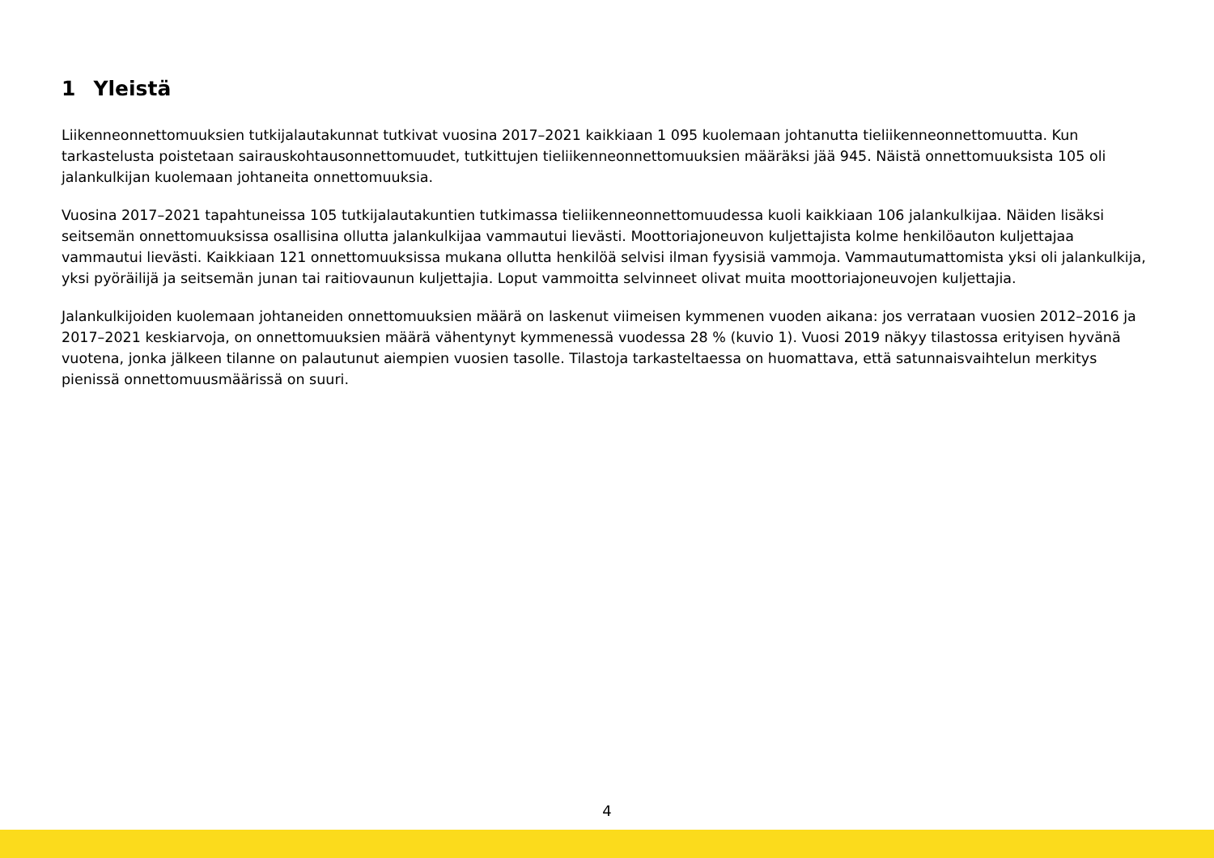1 Yleistä
Liikenneonnettomuuksien tutkijalautakunnat tutkivat vuosina 2017–2021 kaikkiaan 1 095 kuolemaan johtanutta tieliikenneonnettomuutta. Kun tarkastelusta poistetaan sairauskohtausonnettomuudet, tutkittujen tieliikenneonnettomuuksien määräksi jää 945. Näistä onnettomuuksista 105 oli jalankulkijan kuolemaan johtaneita onnettomuuksia.
Vuosina 2017–2021 tapahtuneissa 105 tutkijalautakuntien tutkimassa tieliikenneonnettomuudessa kuoli kaikkiaan 106 jalankulkijaa. Näiden lisäksi seitsemän onnettomuuksissa osallisina ollutta jalankulkijaa vammautui lievästi. Moottoriajoneuvon kuljettajista kolme henkilöauton kuljettajaa vammautui lievästi. Kaikkiaan 121 onnettomuuksissa mukana ollutta henkilöä selvisi ilman fyysisiä vammoja. Vammautumattomista yksi oli jalankulkija, yksi pyöräilijä ja seitsemän junan tai raitiovaunun kuljettajia. Loput vammoitta selvinneet olivat muita moottoriajoneuvojen kuljettajia.
Jalankulkijoiden kuolemaan johtaneiden onnettomuuksien määrä on laskenut viimeisen kymmenen vuoden aikana: jos verrataan vuosien 2012–2016 ja 2017–2021 keskiarvoja, on onnettomuuksien määrä vähentynyt kymmenessä vuodessa 28 % (kuvio 1). Vuosi 2019 näkyy tilastossa erityisen hyvänä vuotena, jonka jälkeen tilanne on palautunut aiempien vuosien tasolle. Tilastoja tarkasteltaessa on huomattava, että satunnaisvaihtelun merkitys pienissä onnettomuusmäärissä on suuri.
4